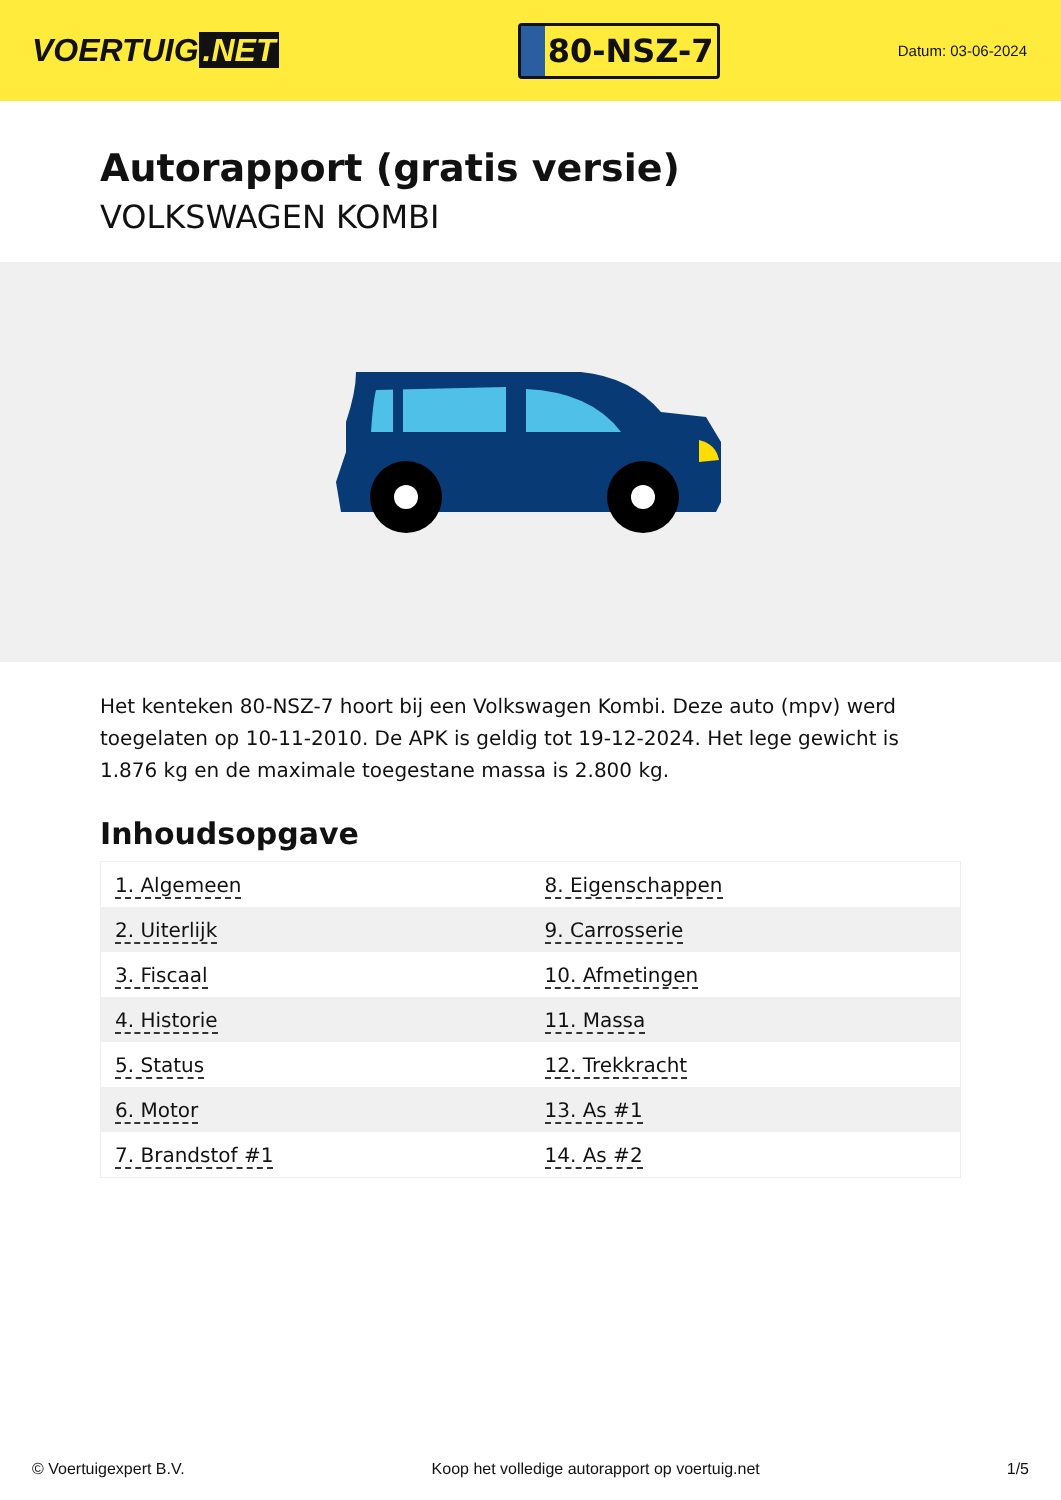VOERTUIG.NET
80-NSZ-7
Datum: 03-06-2024
Autorapport (gratis versie)
VOLKSWAGEN KOMBI
Het kenteken 80-NSZ-7 hoort bij een Volkswagen Kombi. Deze auto (mpv) werd toegelaten op 10-11-2010. De APK is geldig tot 19-12-2024. Het lege gewicht is 1.876 kg en de maximale toegestane massa is 2.800 kg.
Inhoudsopgave
| 1. Algemeen | 8. Eigenschappen |
| 2. Uiterlijk | 9. Carrosserie |
| 3. Fiscaal | 10. Afmetingen |
| 4. Historie | 11. Massa |
| 5. Status | 12. Trekkracht |
| 6. Motor | 13. As #1 |
| 7. Brandstof #1 | 14. As #2 |
© Voertuigexpert B.V. Koop het volledige autorapport op voertuig.net 1/5